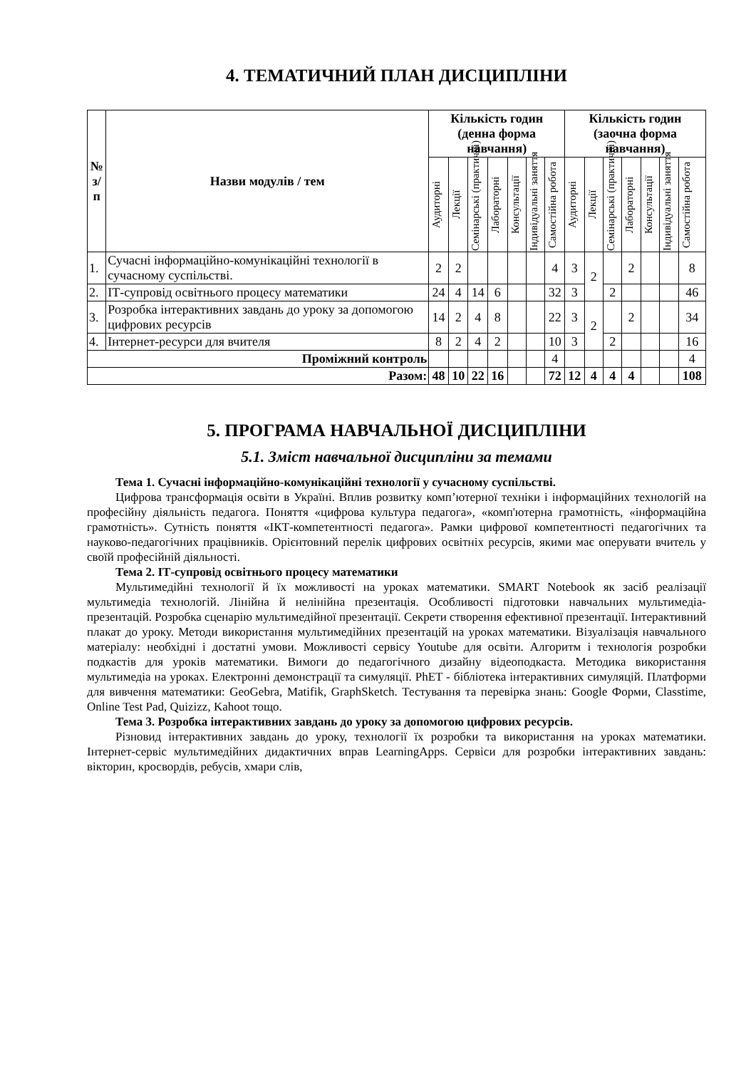4. ТЕМАТИЧНИЙ ПЛАН ДИСЦИПЛІНИ
| № з/п | Назви модулів / тем | Кількість годин (денна форма навчання) | | | | | | | Кількість годин (заочна форма навчання) | | | | | | |
| --- | --- | --- | --- | --- | --- | --- | --- | --- | --- | --- | --- | --- | --- | --- | --- |
| | | Аудиторні | Лекції | Семінарські (практичні) | Лабораторні | Консультації | Індивідуальні заняття | Самостійна робота | Аудиторні | Лекції | Семінарські (практичні) | Лабораторні | Консультації | Індивідуальні заняття | Самостійна робота |
| 1. | Сучасні інформаційно-комунікаційні технології в сучасному суспільстві. | 2 | 2 | | | | | 4 | 3 | 2 | | 2 | | | 8 |
| 2. | ІТ-супровід освітнього процесу математики | 24 | 4 | 14 | 6 | | | 32 | 3 | | 2 | | | | 46 |
| 3. | Розробка інтерактивних завдань до уроку за допомогою цифрових ресурсів | 14 | 2 | 4 | 8 | | | 22 | 3 | 2 | | 2 | | | 34 |
| 4. | Інтернет-ресурси для вчителя | 8 | 2 | 4 | 2 | | | 10 | 3 | | 2 | | | | 16 |
| Проміжний контроль | | | | | | | | 4 | | | | | | | 4 |
| Разом: | | 48 | 10 | 22 | 16 | | | 72 | 12 | 4 | 4 | 4 | | | 108 |
5. ПРОГРАМА НАВЧАЛЬНОЇ ДИСЦИПЛІНИ
5.1. Зміст навчальної дисципліни за темами
Тема 1. Сучасні інформаційно-комунікаційні технології у сучасному суспільстві.
Цифрова трансформація освіти в Україні. Вплив розвитку комп’ютерної техніки і інформаційних технологій на професійну діяльність педагога. Поняття «цифрова культура педагога», «комп'ютерна грамотність, «інформаційна грамотність». Сутність поняття «ІКТ-компетентності педагога». Рамки цифрової компетентності педагогічних та науково-педагогічних працівників. Орієнтовний перелік цифрових освітніх ресурсів, якими має оперувати вчитель у своїй професійній діяльності.
Тема 2. ІТ-супровід освітнього процесу математики
Мультимедійні технології й їх можливості на уроках математики. SMART Notebook як засіб реалізації мультимедіа технологій. Лінійна й нелінійна презентація. Особливості підготовки навчальних мультимедіа-презентацій. Розробка сценарію мультимедійної презентації. Секрети створення ефективної презентації. Інтерактивний плакат до уроку. Методи використання мультимедійних презентацій на уроках математики. Візуалізація навчального матеріалу: необхідні і достатні умови. Можливості сервісу Youtube для освіти. Алгоритм і технологія розробки подкастів для уроків математики. Вимоги до педагогічного дизайну відеоподкаста. Методика використання мультимедіа на уроках. Електронні демонстрації та симуляції. PhET - бібліотека інтерактивних симуляцій. Платформи для вивчення математики: GeoGebra, Matifik, GraphSketch. Тестування та перевірка знань: Google Форми, Classtime, Online Test Pad, Quizizz, Kahoot тощо.
Тема 3. Розробка інтерактивних завдань до уроку за допомогою цифрових ресурсів.
Різновид інтерактивних завдань до уроку, технології їх розробки та використання на уроках математики. Інтернет-сервіс мультимедійних дидактичних вправ LearningApps. Сервіси для розробки інтерактивних завдань: вікторин, кросвордів, ребусів, хмари слів,